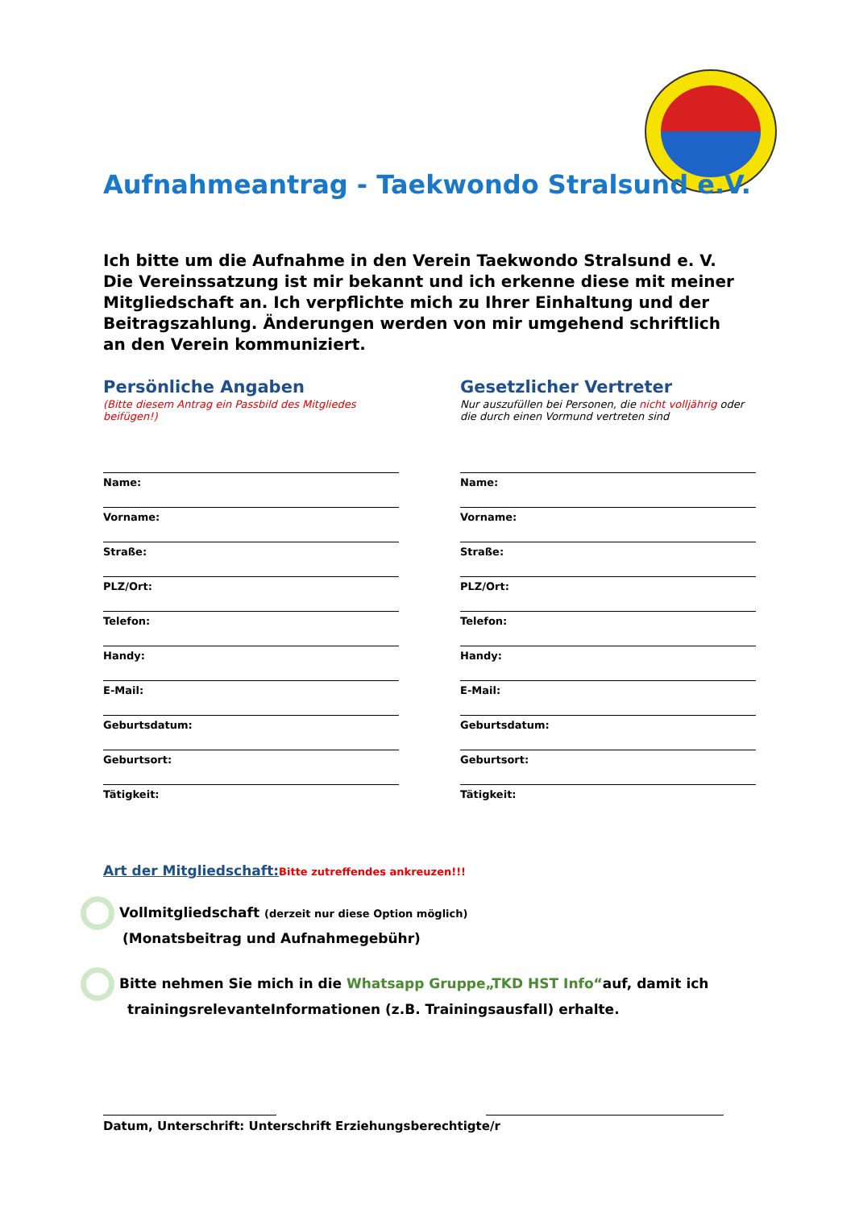Aufnahmeantrag - Taekwondo Stralsund e.V.
Ich bitte um die Aufnahme in den Verein Taekwondo Stralsund e. V.
Die Vereinssatzung ist mir bekannt und ich erkenne diese mit meiner Mitgliedschaft an. Ich verpflichte mich zu Ihrer Einhaltung und der Beitragszahlung. Änderungen werden von mir umgehend schriftlich an den Verein kommuniziert.
Persönliche Angaben
(Bitte diesem Antrag ein Passbild des Mitgliedes beifügen!)
Name:
Vorname:
Straße:
PLZ/Ort:
Telefon:
Handy:
E-Mail:
Geburtsdatum:
Geburtsort:
Tätigkeit:
Gesetzlicher Vertreter
Nur auszufüllen bei Personen, die nicht volljährig oder die durch einen Vormund vertreten sind
Name:
Vorname:
Straße:
PLZ/Ort:
Telefon:
Handy:
E-Mail:
Geburtsdatum:
Geburtsort:
Tätigkeit:
Art der Mitgliedschaft: Bitte zutreffendes ankreuzen!!!
Vollmitgliedschaft (derzeit nur diese Option möglich)
(Monatsbeitrag und Aufnahmegebühr)
Bitte nehmen Sie mich in die Whatsapp Gruppe„TKD HST Info“auf, damit ich
trainingsrelevanteInformationen (z.B. Trainingsausfall) erhalte.
Datum, Unterschrift: Unterschrift Erziehungsberechtigte/r